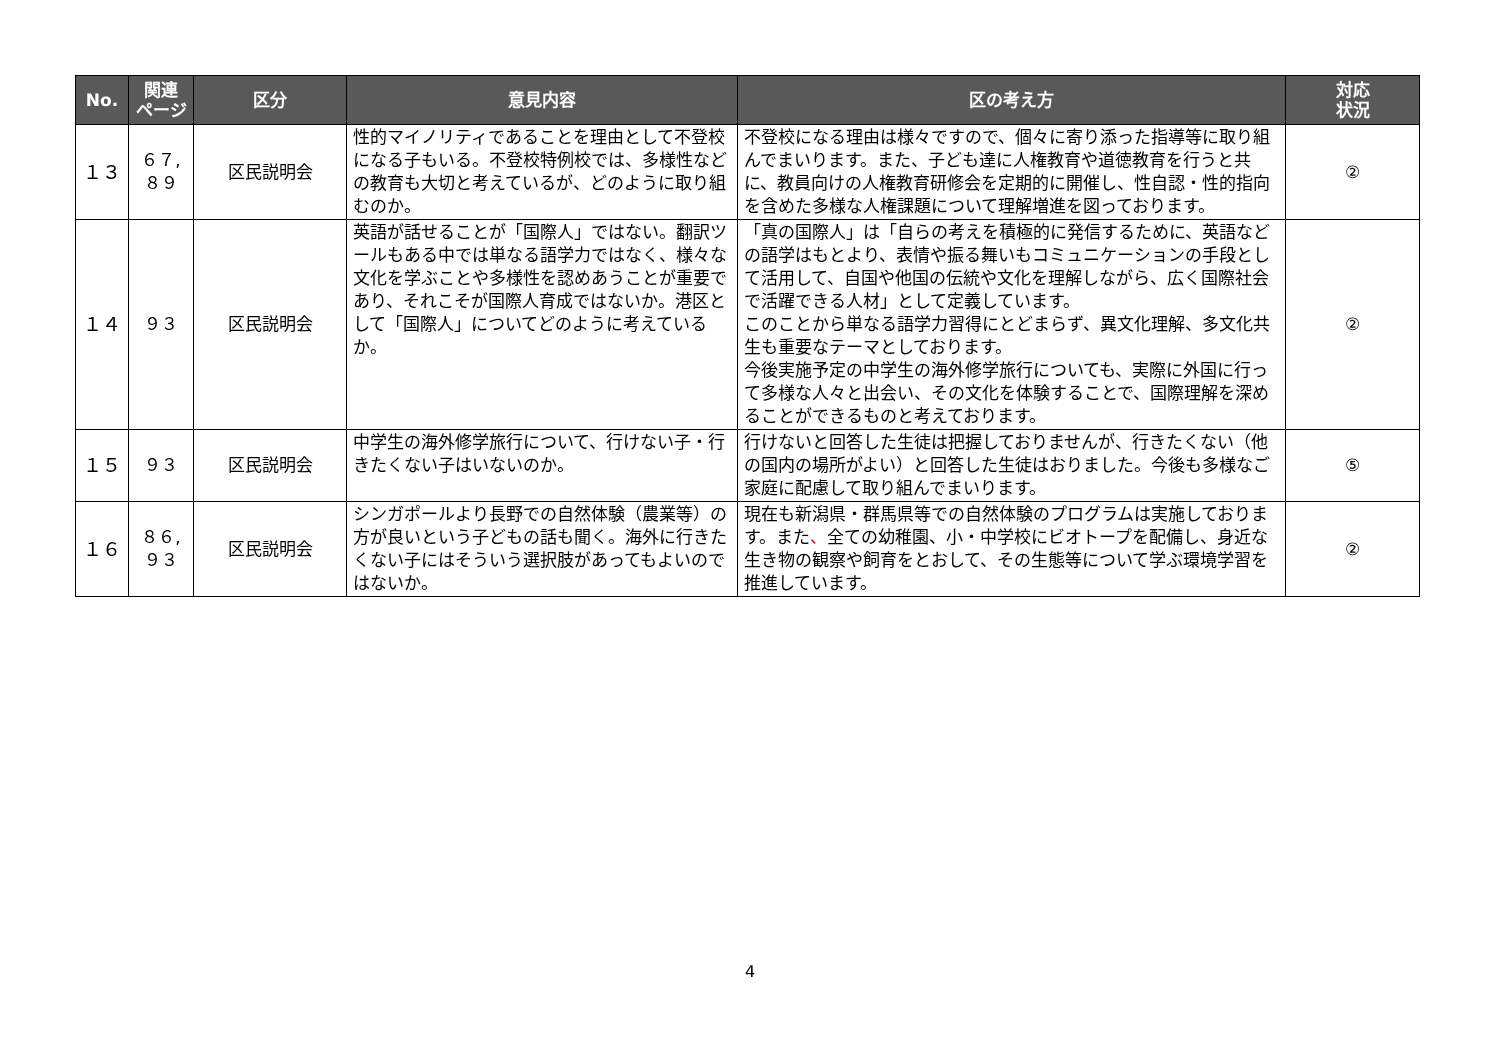| No. | 関連 ページ | 区分 | 意見内容 | 区の考え方 | 対応 状況 |
| --- | --- | --- | --- | --- | --- |
| １３ | ６７, ８９ | 区民説明会 | 性的マイノリティであることを理由として不登校になる子もいる。不登校特例校では、多様性などの教育も大切と考えているが、どのように取り組むのか。 | 不登校になる理由は様々ですので、個々に寄り添った指導等に取り組んでまいります。また、子ども達に人権教育や道徳教育を行うと共に、教員向けの人権教育研修会を定期的に開催し、性自認・性的指向を含めた多様な人権課題について理解増進を図っております。 | ② |
| １４ | ９３ | 区民説明会 | 英語が話せることが「国際人」ではない。翻訳ツールもある中では単なる語学力ではなく、様々な文化を学ぶことや多様性を認めあうことが重要であり、それこそが国際人育成ではないか。港区として「国際人」についてどのように考えているか。 | 「真の国際人」は「自らの考えを積極的に発信するために、英語などの語学はもとより、表情や振る舞いもコミュニケーションの手段として活用して、自国や他国の伝統や文化を理解しながら、広く国際社会で活躍できる人材」として定義しています。 このことから単なる語学力習得にとどまらず、異文化理解、多文化共生も重要なテーマとしております。 今後実施予定の中学生の海外修学旅行についても、実際に外国に行って多様な人々と出会い、その文化を体験することで、国際理解を深めることができるものと考えております。 | ② |
| １５ | ９３ | 区民説明会 | 中学生の海外修学旅行について、行けない子・行きたくない子はいないのか。 | 行けないと回答した生徒は把握しておりませんが、行きたくない（他の国内の場所がよい）と回答した生徒はおりました。今後も多様なご家庭に配慮して取り組んでまいります。 | ⑤ |
| １６ | ８６, ９３ | 区民説明会 | シンガポールより長野での自然体験（農業等）の方が良いという子どもの話も聞く。海外に行きたくない子にはそういう選択肢があってもよいのではないか。 | 現在も新潟県・群馬県等での自然体験のプログラムは実施しております。また 、 全ての幼稚園、小・中学校にビオトープを配備し、身近な生き物の観察や飼育をとおして、その生態等について学ぶ環境学習を推進しています。 | ② |
4